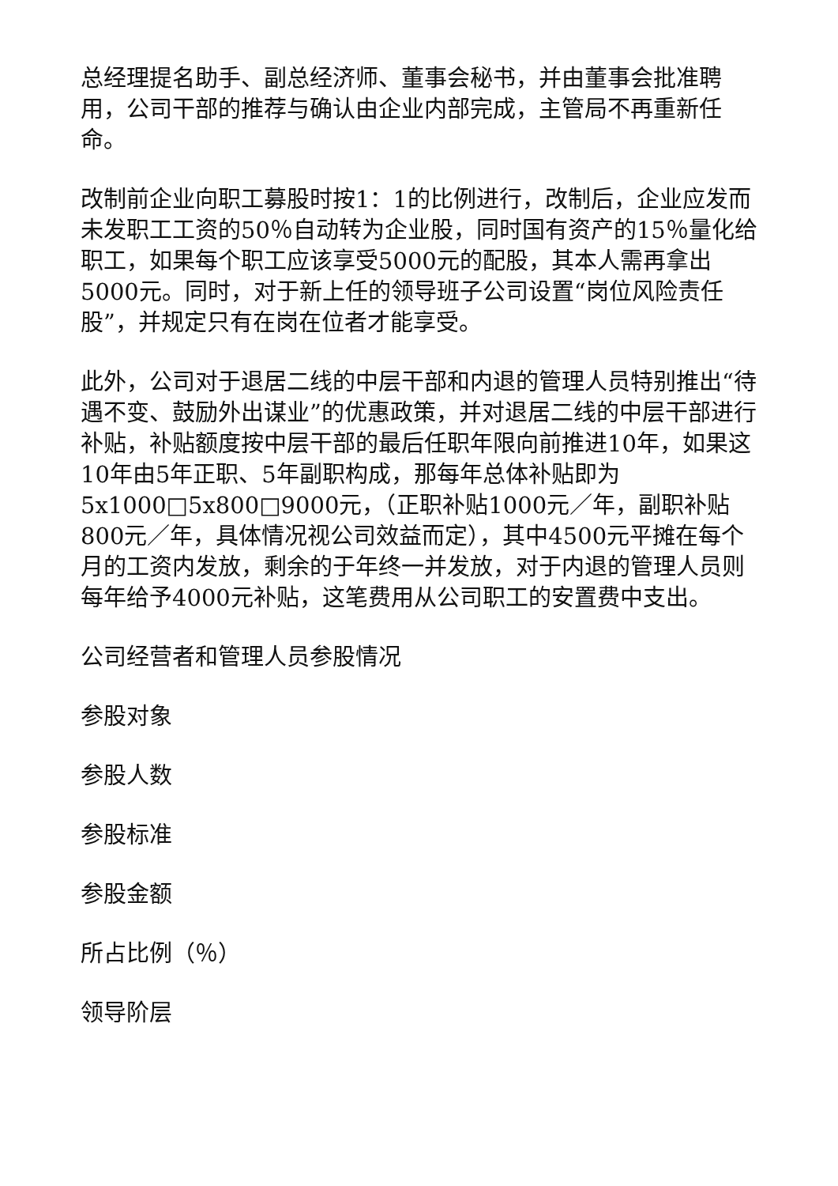总经理提名助手、副总经济师、董事会秘书，并由董事会批准聘用，公司干部的推荐与确认由企业内部完成，主管局不再重新任命。
改制前企业向职工募股时按1：1的比例进行，改制后，企业应发而未发职工工资的50％自动转为企业股，同时国有资产的15％量化给职工，如果每个职工应该享受5000元的配股，其本人需再拿出5000元。同时，对于新上任的领导班子公司设置“岗位风险责任股”，并规定只有在岗在位者才能享受。
此外，公司对于退居二线的中层干部和内退的管理人员特别推出“待遇不变、鼓励外出谋业”的优惠政策，并对退居二线的中层干部进行补贴，补贴额度按中层干部的最后任职年限向前推进10年，如果这10年由5年正职、5年副职构成，那每年总体补贴即为5x1000□5x800□9000元，（正职补贴1000元／年，副职补贴800元／年，具体情况视公司效益而定），其中4500元平摊在每个月的工资内发放，剩余的于年终一并发放，对于内退的管理人员则每年给予4000元补贴，这笔费用从公司职工的安置费中支出。
公司经营者和管理人员参股情况
参股对象
参股人数
参股标准
参股金额
所占比例（％）
领导阶层